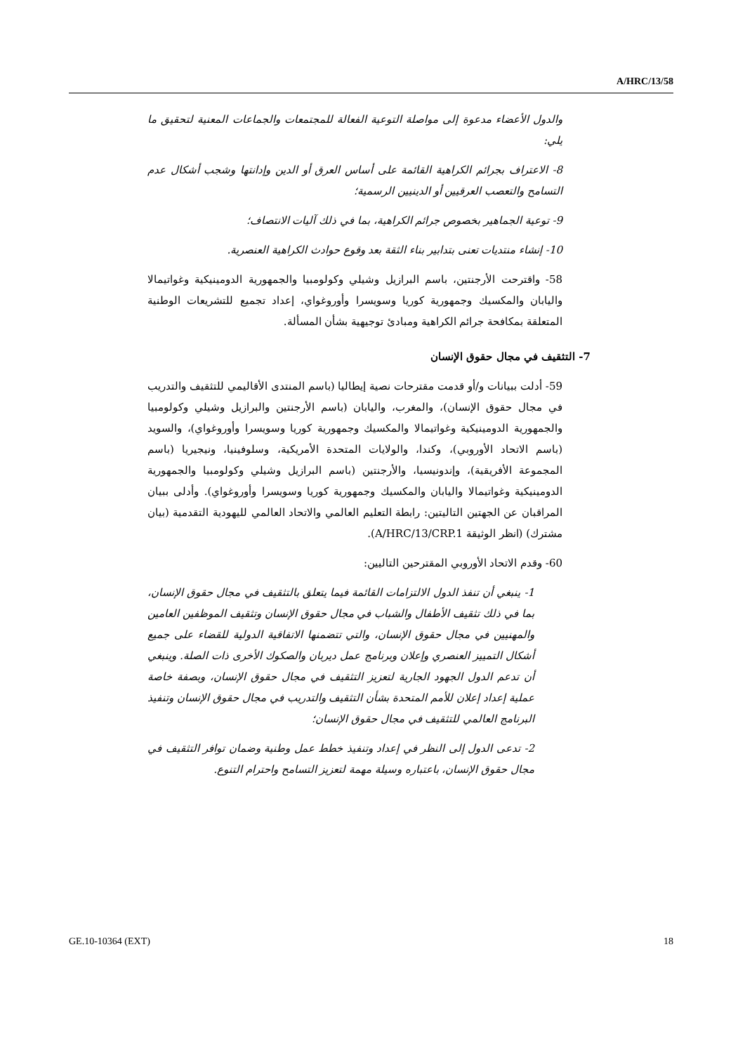A/HRC/13/58
والدول الأعضاء مدعوة إلى مواصلة التوعية الفعالة للمجتمعات والجماعات المعنية لتحقيق ما يلي:
8- الاعتراف بجرائم الكراهية القائمة على أساس العرق أو الدين وإدانتها وشجب أشكال عدم التسامح والتعصب العرقيين أو الدينيين الرسمية؛
9- توعية الجماهير بخصوص جرائم الكراهية، بما في ذلك آليات الانتصاف؛
10- إنشاء منتديات تعنى بتدابير بناء الثقة بعد وقوع حوادث الكراهية العنصرية.
58- واقترحت الأرجنتين، باسم البرازيل وشيلي وكولومبيا والجمهورية الدومينيكية وغواتيمالا واليابان والمكسيك وجمهورية كوريا وسويسرا وأوروغواي، إعداد تجميع للتشريعات الوطنية المتعلقة بمكافحة جرائم الكراهية ومبادئ توجيهية بشأن المسألة.
7- التثقيف في مجال حقوق الإنسان
59- أدلت ببيانات و/أو قدمت مقترحات نصية إيطاليا (باسم المنتدى الأقاليمي للتثقيف والتدريب في مجال حقوق الإنسان)، والمغرب، واليابان (باسم الأرجنتين والبرازيل وشيلي وكولومبيا والجمهورية الدومينيكية وغواتيمالا والمكسيك وجمهورية كوريا وسويسرا وأوروغواي)، والسويد (باسم الاتحاد الأوروبي)، وكندا، والولايات المتحدة الأمريكية، وسلوفينيا، ونيجيريا (باسم المجموعة الأفريقية)، وإندونيسيا، والأرجنتين (باسم البرازيل وشيلي وكولومبيا والجمهورية الدومينيكية وغواتيمالا واليابان والمكسيك وجمهورية كوريا وسويسرا وأوروغواي). وأدلى ببيان المراقبان عن الجهتين التاليتين: رابطة التعليم العالمي والاتحاد العالمي لليهودية التقدمية (بيان مشترك) (انظر الوثيقة A/HRC/13/CRP.1).
60- وقدم الاتحاد الأوروبي المقترحين التاليين:
1- ينبغي أن تنفذ الدول الالتزامات القائمة فيما يتعلق بالتثقيف في مجال حقوق الإنسان، بما في ذلك تثقيف الأطفال والشباب في مجال حقوق الإنسان وتثقيف الموظفين العامين والمهنيين في مجال حقوق الإنسان، والتي تتضمنها الاتفاقية الدولية للقضاء على جميع أشكال التمييز العنصري وإعلان وبرنامج عمل ديربان والصكوك الأخرى ذات الصلة. وينبغي أن تدعم الدول الجهود الجارية لتعزيز التثقيف في مجال حقوق الإنسان، وبصفة خاصة عملية إعداد إعلان للأمم المتحدة بشأن التثقيف والتدريب في مجال حقوق الإنسان وتنفيذ البرنامج العالمي للتثقيف في مجال حقوق الإنسان؛
2- تدعى الدول إلى النظر في إعداد وتنفيذ خطط عمل وطنية وضمان توافر التثقيف في مجال حقوق الإنسان، باعتباره وسيلة مهمة لتعزيز التسامح واحترام التنوع.
GE.10-10364 (EXT) 18